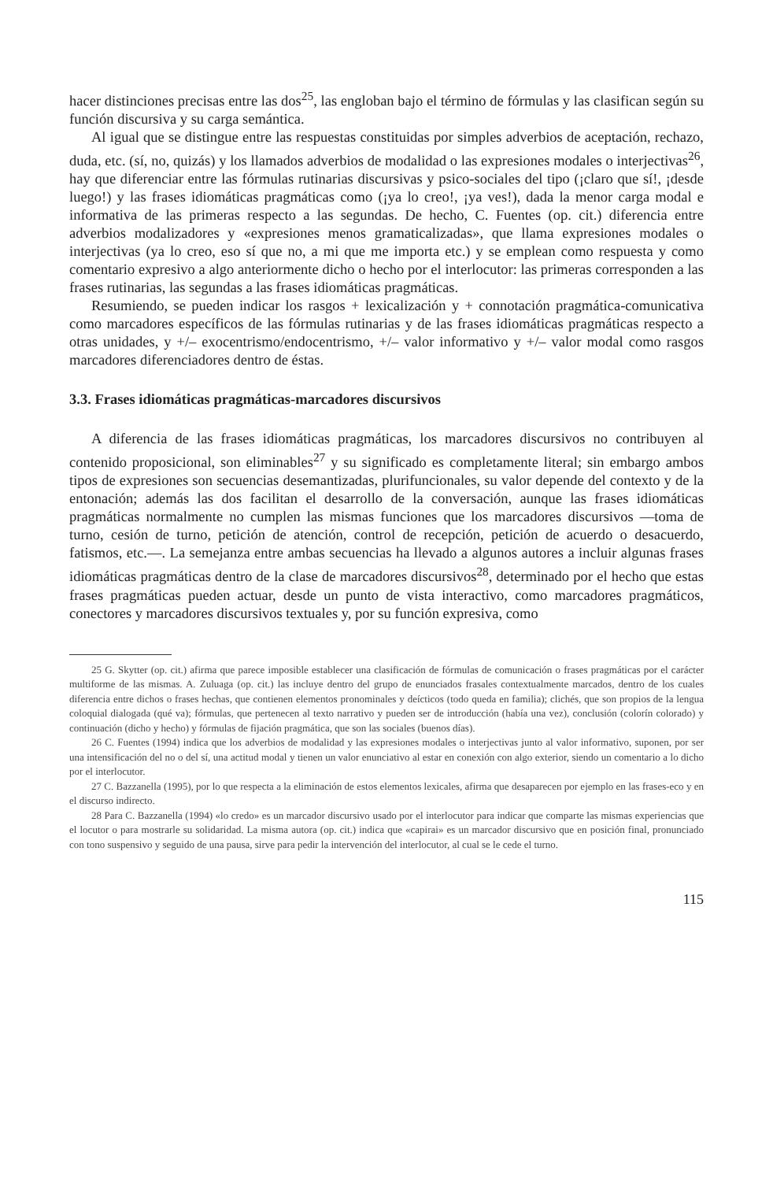hacer distinciones precisas entre las dos<sup>25</sup>, las engloban bajo el término de fórmulas y las clasifican según su función discursiva y su carga semántica.
Al igual que se distingue entre las respuestas constituidas por simples adverbios de aceptación, rechazo, duda, etc. (sí, no, quizás) y los llamados adverbios de modalidad o las expresiones modales o interjectivas<sup>26</sup>, hay que diferenciar entre las fórmulas rutinarias discursivas y psico-sociales del tipo (¡claro que sí!, ¡desde luego!) y las frases idiomáticas pragmáticas como (¡ya lo creo!, ¡ya ves!), dada la menor carga modal e informativa de las primeras respecto a las segundas. De hecho, C. Fuentes (op. cit.) diferencia entre adverbios modalizadores y «expresiones menos gramaticalizadas», que llama expresiones modales o interjectivas (ya lo creo, eso sí que no, a mi que me importa etc.) y se emplean como respuesta y como comentario expresivo a algo anteriormente dicho o hecho por el interlocutor: las primeras corresponden a las frases rutinarias, las segundas a las frases idiomáticas pragmáticas.
Resumiendo, se pueden indicar los rasgos + lexicalización y + connotación pragmática-comunicativa como marcadores específicos de las fórmulas rutinarias y de las frases idiomáticas pragmáticas respecto a otras unidades, y +/– exocentrismo/endocentrismo, +/– valor informativo y +/– valor modal como rasgos marcadores diferenciadores dentro de éstas.
3.3. Frases idiomáticas pragmáticas-marcadores discursivos
A diferencia de las frases idiomáticas pragmáticas, los marcadores discursivos no contribuyen al contenido proposicional, son eliminables<sup>27</sup> y su significado es completamente literal; sin embargo ambos tipos de expresiones son secuencias desemantizadas, plurifuncionales, su valor depende del contexto y de la entonación; además las dos facilitan el desarrollo de la conversación, aunque las frases idiomáticas pragmáticas normalmente no cumplen las mismas funciones que los marcadores discursivos —toma de turno, cesión de turno, petición de atención, control de recepción, petición de acuerdo o desacuerdo, fatismos, etc.—. La semejanza entre ambas secuencias ha llevado a algunos autores a incluir algunas frases idiomáticas pragmáticas dentro de la clase de marcadores discursivos<sup>28</sup>, determinado por el hecho que estas frases pragmáticas pueden actuar, desde un punto de vista interactivo, como marcadores pragmáticos, conectores y marcadores discursivos textuales y, por su función expresiva, como
25 G. Skytter (op. cit.) afirma que parece imposible establecer una clasificación de fórmulas de comunicación o frases pragmáticas por el carácter multiforme de las mismas. A. Zuluaga (op. cit.) las incluye dentro del grupo de enunciados frasales contextualmente marcados, dentro de los cuales diferencia entre dichos o frases hechas, que contienen elementos pronominales y deícticos (todo queda en familia); clichés, que son propios de la lengua coloquial dialogada (qué va); fórmulas, que pertenecen al texto narrativo y pueden ser de introducción (había una vez), conclusión (colorín colorado) y continuación (dicho y hecho) y fórmulas de fijación pragmática, que son las sociales (buenos días).
26 C. Fuentes (1994) indica que los adverbios de modalidad y las expresiones modales o interjectivas junto al valor informativo, suponen, por ser una intensificación del no o del sí, una actitud modal y tienen un valor enunciativo al estar en conexión con algo exterior, siendo un comentario a lo dicho por el interlocutor.
27 C. Bazzanella (1995), por lo que respecta a la eliminación de estos elementos lexicales, afirma que desaparecen por ejemplo en las frases-eco y en el discurso indirecto.
28 Para C. Bazzanella (1994) «lo credo» es un marcador discursivo usado por el interlocutor para indicar que comparte las mismas experiencias que el locutor o para mostrarle su solidaridad. La misma autora (op. cit.) indica que «capirai» es un marcador discursivo que en posición final, pronunciado con tono suspensivo y seguido de una pausa, sirve para pedir la intervención del interlocutor, al cual se le cede el turno.
115